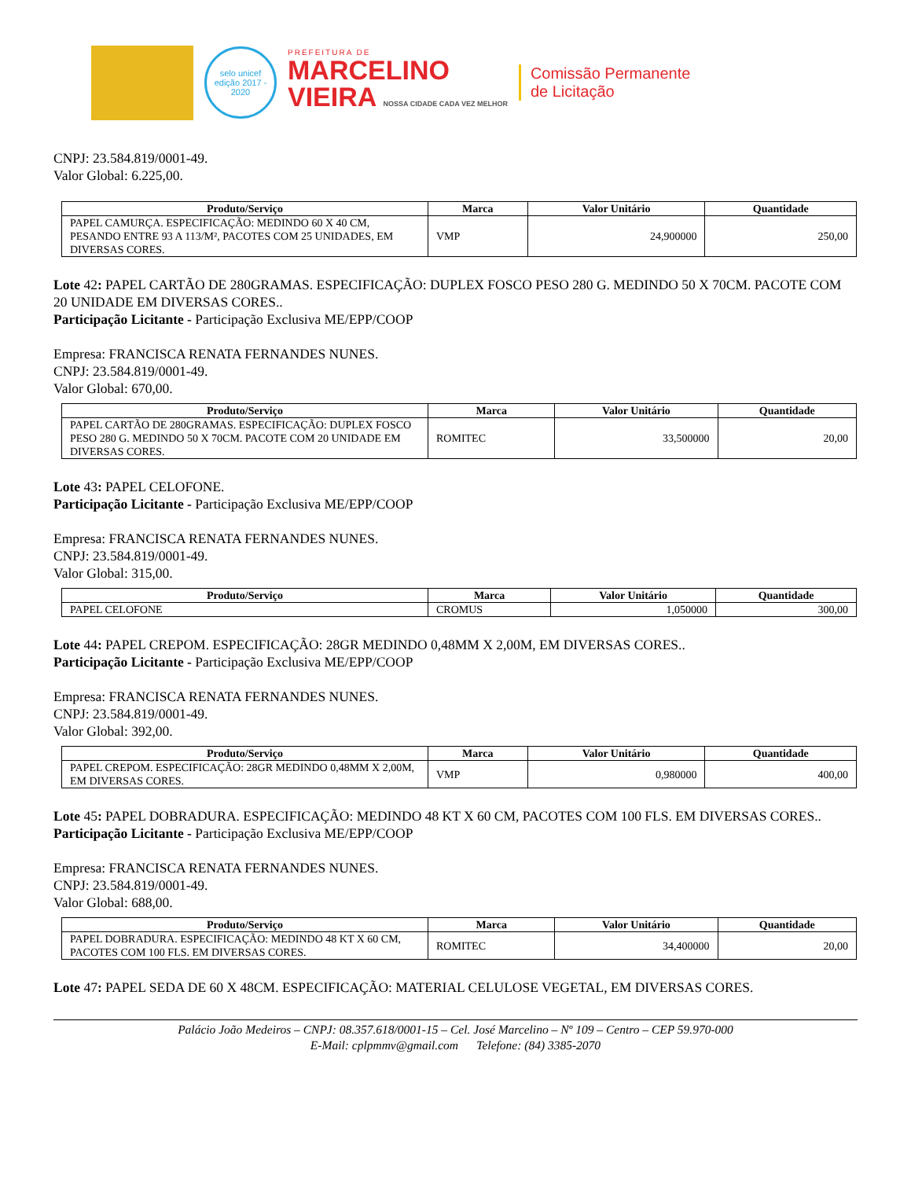selo unicef
edição 2017 - 2020
PREFEITURA DE
MARCELINO
VIEIRA NOSSA CIDADE CADA VEZ MELHOR
Comissão Permanente
de Licitação
CNPJ: 23.584.819/0001-49.
Valor Global: 6.225,00.
| Produto/Serviço | Marca | Valor Unitário | Quantidade |
| --- | --- | --- | --- |
| PAPEL CAMURÇA. ESPECIFICAÇÃO: MEDINDO 60 X 40 CM, PESANDO ENTRE 93 A 113/M², PACOTES COM 25 UNIDADES, EM DIVERSAS CORES. | VMP | 24,900000 | 250,00 |
Lote 42: PAPEL CARTÃO DE 280GRAMAS. ESPECIFICAÇÃO: DUPLEX FOSCO PESO 280 G. MEDINDO 50 X 70CM. PACOTE COM 20 UNIDADE EM DIVERSAS CORES..
Participação Licitante - Participação Exclusiva ME/EPP/COOP
Empresa: FRANCISCA RENATA FERNANDES NUNES.
CNPJ: 23.584.819/0001-49.
Valor Global: 670,00.
| Produto/Serviço | Marca | Valor Unitário | Quantidade |
| --- | --- | --- | --- |
| PAPEL CARTÃO DE 280GRAMAS. ESPECIFICAÇÃO: DUPLEX FOSCO PESO 280 G. MEDINDO 50 X 70CM. PACOTE COM 20 UNIDADE EM DIVERSAS CORES. | ROMITEC | 33,500000 | 20,00 |
Lote 43: PAPEL CELOFONE.
Participação Licitante - Participação Exclusiva ME/EPP/COOP
Empresa: FRANCISCA RENATA FERNANDES NUNES.
CNPJ: 23.584.819/0001-49.
Valor Global: 315,00.
| Produto/Serviço | Marca | Valor Unitário | Quantidade |
| --- | --- | --- | --- |
| PAPEL CELOFONE | CROMUS | 1,050000 | 300,00 |
Lote 44: PAPEL CREPOM. ESPECIFICAÇÃO: 28GR MEDINDO 0,48MM X 2,00M, EM DIVERSAS CORES..
Participação Licitante - Participação Exclusiva ME/EPP/COOP
Empresa: FRANCISCA RENATA FERNANDES NUNES.
CNPJ: 23.584.819/0001-49.
Valor Global: 392,00.
| Produto/Serviço | Marca | Valor Unitário | Quantidade |
| --- | --- | --- | --- |
| PAPEL CREPOM. ESPECIFICAÇÃO: 28GR MEDINDO 0,48MM X 2,00M, EM DIVERSAS CORES. | VMP | 0,980000 | 400,00 |
Lote 45: PAPEL DOBRADURA. ESPECIFICAÇÃO: MEDINDO 48 KT X 60 CM, PACOTES COM 100 FLS. EM DIVERSAS CORES..
Participação Licitante - Participação Exclusiva ME/EPP/COOP
Empresa: FRANCISCA RENATA FERNANDES NUNES.
CNPJ: 23.584.819/0001-49.
Valor Global: 688,00.
| Produto/Serviço | Marca | Valor Unitário | Quantidade |
| --- | --- | --- | --- |
| PAPEL DOBRADURA. ESPECIFICAÇÃO: MEDINDO 48 KT X 60 CM, PACOTES COM 100 FLS. EM DIVERSAS CORES. | ROMITEC | 34,400000 | 20,00 |
Lote 47: PAPEL SEDA DE 60 X 48CM. ESPECIFICAÇÃO: MATERIAL CELULOSE VEGETAL, EM DIVERSAS CORES.
Palácio João Medeiros – CNPJ: 08.357.618/0001-15 – Cel. José Marcelino – Nº 109 – Centro – CEP 59.970-000
E-Mail: cplpmmv@gmail.com Telefone: (84) 3385-2070